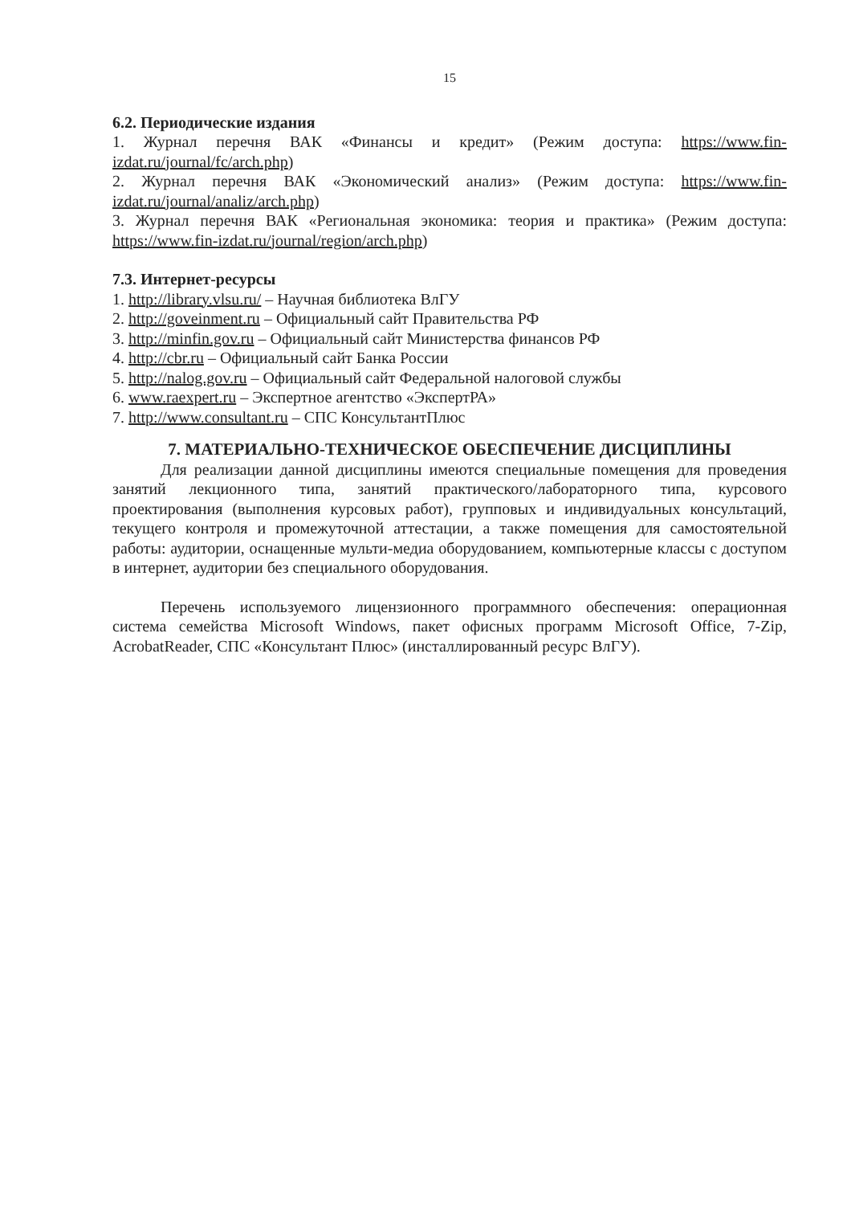15
6.2. Периодические издания
1. Журнал перечня ВАК «Финансы и кредит» (Режим доступа: https://www.fin-izdat.ru/journal/fc/arch.php)
2. Журнал перечня ВАК «Экономический анализ» (Режим доступа: https://www.fin-izdat.ru/journal/analiz/arch.php)
3. Журнал перечня ВАК «Региональная экономика: теория и практика» (Режим доступа: https://www.fin-izdat.ru/journal/region/arch.php)
7.3. Интернет-ресурсы
1. http://library.vlsu.ru/ – Научная библиотека ВлГУ
2. http://goveinment.ru – Официальный сайт Правительства РФ
3. http://minfin.gov.ru – Официальный сайт Министерства финансов РФ
4. http://cbr.ru – Официальный сайт Банка России
5. http://nalog.gov.ru – Официальный сайт Федеральной налоговой службы
6. www.raexpert.ru – Экспертное агентство «ЭкспертРА»
7. http://www.consultant.ru – СПС КонсультантПлюс
7. МАТЕРИАЛЬНО-ТЕХНИЧЕСКОЕ ОБЕСПЕЧЕНИЕ ДИСЦИПЛИНЫ
Для реализации данной дисциплины имеются специальные помещения для проведения занятий лекционного типа, занятий практического/лабораторного типа, курсового проектирования (выполнения курсовых работ), групповых и индивидуальных консультаций, текущего контроля и промежуточной аттестации, а также помещения для самостоятельной работы: аудитории, оснащенные мульти-медиа оборудованием, компьютерные классы с доступом в интернет, аудитории без специального оборудования.
Перечень используемого лицензионного программного обеспечения: операционная система семейства Microsoft Windows, пакет офисных программ Microsoft Office, 7-Zip, AcrobatReader, СПС «Консультант Плюс» (инсталлированный ресурс ВлГУ).